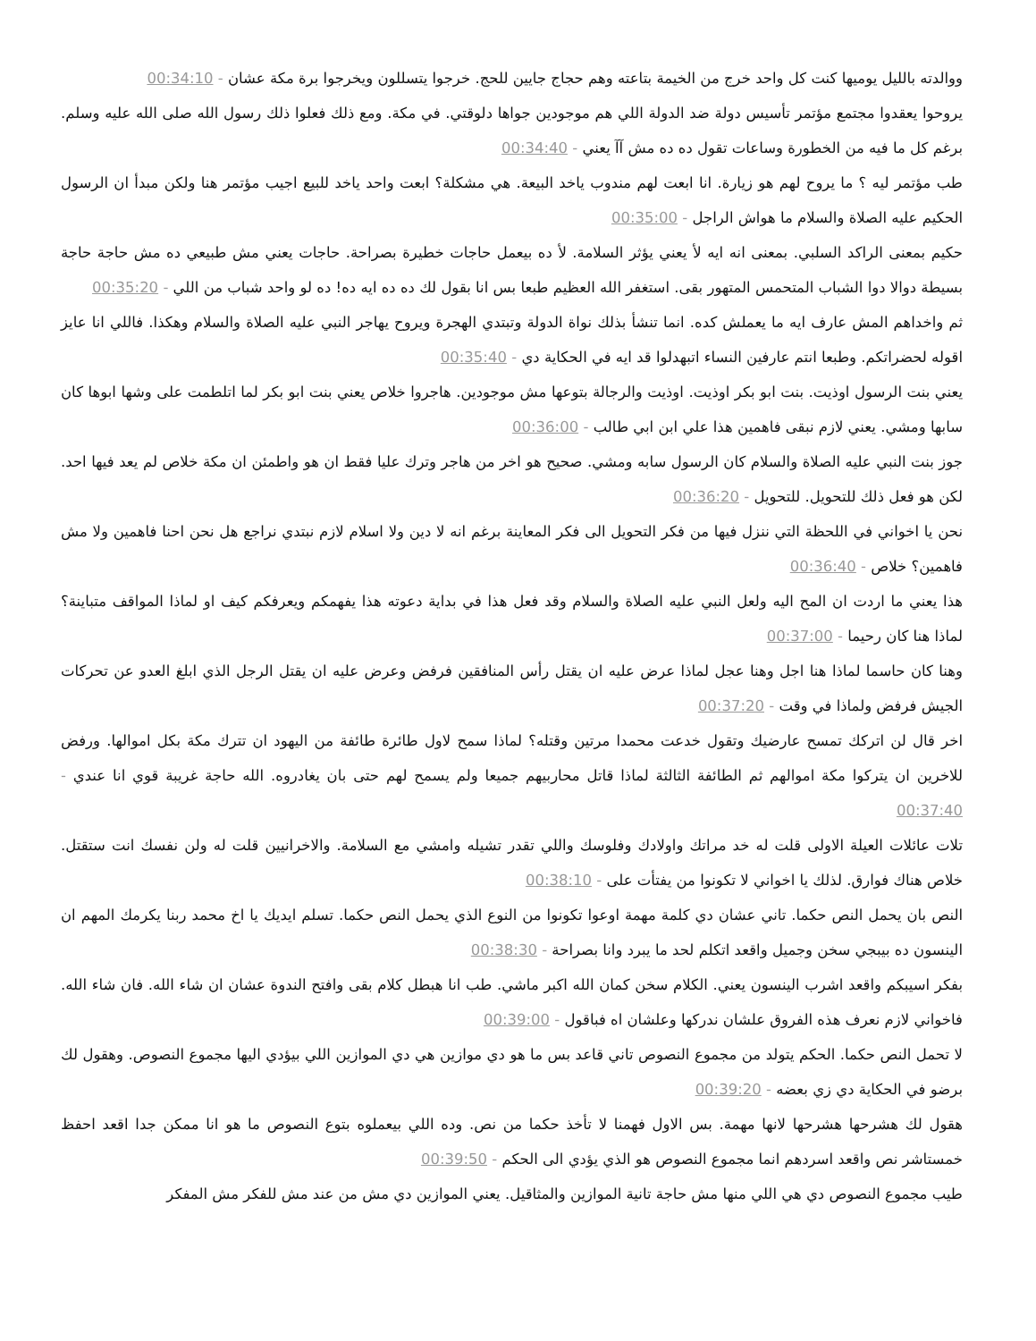ووالدته بالليل يوميها كنت كل واحد خرج من الخيمة بتاعته وهم حجاج جايين للحج. خرجوا يتسللون ويخرجوا برة مكة عشان - 00:34:10
يروحوا يعقدوا مجتمع مؤتمر تأسيس دولة ضد الدولة اللي هم موجودين جواها دلوقتي. في مكة. ومع ذلك فعلوا ذلك رسول الله صلى الله عليه وسلم. برغم كل ما فيه من الخطورة وساعات تقول ده ده مش آآ يعني - 00:34:40
طب مؤتمر ليه ؟ ما يروح لهم هو زيارة. انا ابعت لهم مندوب ياخد البيعة. هي مشكلة؟ ابعت واحد ياخد للبيع اجيب مؤتمر هنا ولكن مبدأ ان الرسول الحكيم عليه الصلاة والسلام ما هواش الراجل - 00:35:00
حكيم بمعنى الراكد السلبي. بمعنى انه ايه لأ يعني يؤثر السلامة. لأ ده بيعمل حاجات خطيرة بصراحة. حاجات يعني مش طبيعي ده مش حاجة حاجة بسيطة دوالا دوا الشباب المتحمس المتهور بقى. استغفر الله العظيم طبعا بس انا بقول لك ده ده ايه ده! ده لو واحد شباب من اللي - 00:35:20
ثم واخداهم المش عارف ايه ما يعملش كده. انما تنشأ بذلك نواة الدولة وتبتدي الهجرة ويروح يهاجر النبي عليه الصلاة والسلام وهكذا. فاللي انا عايز اقوله لحضراتكم. وطبعا انتم عارفين النساء اتبهدلوا قد ايه في الحكاية دي - 00:35:40
يعني بنت الرسول اوذيت. بنت ابو بكر اوذيت. اوذيت والرجالة بتوعها مش موجودين. هاجروا خلاص يعني بنت ابو بكر لما اتلطمت على وشها ابوها كان سابها ومشي. يعني لازم نبقى فاهمين هذا علي ابن ابي طالب - 00:36:00
جوز بنت النبي عليه الصلاة والسلام كان الرسول سابه ومشي. صحيح هو اخر من هاجر وترك عليا فقط ان هو واطمئن ان مكة خلاص لم يعد فيها احد. لكن هو فعل ذلك للتحويل. للتحويل - 00:36:20
نحن يا اخواني في اللحظة التي ننزل فيها من فكر التحويل الى فكر المعاينة برغم انه لا دين ولا اسلام لازم نبتدي نراجع هل نحن احنا فاهمين ولا مش فاهمين؟ خلاص - 00:36:40
هذا يعني ما اردت ان المح اليه ولعل النبي عليه الصلاة والسلام وقد فعل هذا في بداية دعوته هذا يفهمكم ويعرفكم كيف او لماذا المواقف متباينة؟ لماذا هنا كان رحيما - 00:37:00
وهنا كان حاسما لماذا هنا اجل وهنا عجل لماذا عرض عليه ان يقتل رأس المنافقين فرفض وعرض عليه ان يقتل الرجل الذي ابلغ العدو عن تحركات الجيش فرفض ولماذا في وقت - 00:37:20
اخر قال لن اتركك تمسح عارضيك وتقول خدعت محمدا مرتين وقتله؟ لماذا سمح لاول طائرة طائفة من اليهود ان تترك مكة بكل اموالها. ورفض للاخرين ان يتركوا مكة اموالهم ثم الطائفة الثالثة لماذا قاتل محاربيهم جميعا ولم يسمح لهم حتى بان يغادروه. الله حاجة غريبة قوي انا عندي - 00:37:40
تلات عائلات العيلة الاولى قلت له خد مراتك واولادك وفلوسك واللي تقدر تشيله وامشي مع السلامة. والاخرانيين قلت له ولن نفسك انت ستقتل. خلاص هناك فوارق. لذلك يا اخواني لا تكونوا من يفتأت على - 00:38:10
النص بان يحمل النص حكما. تاني عشان دي كلمة مهمة اوعوا تكونوا من النوع الذي يحمل النص حكما. تسلم ايديك يا اخ محمد ربنا يكرمك المهم ان الينسون ده بيبجي سخن وجميل واقعد اتكلم لحد ما يبرد وانا بصراحة - 00:38:30
بفكر اسيبكم واقعد اشرب الينسون يعني. الكلام سخن كمان الله اكبر ماشي. طب انا هبطل كلام بقى وافتح الندوة عشان ان شاء الله. فان شاء الله. فاخواني لازم نعرف هذه الفروق علشان ندركها وعلشان اه فباقول - 00:39:00
لا تحمل النص حكما. الحكم يتولد من مجموع النصوص تاني قاعد بس ما هو دي موازين هي دي الموازين اللي بيؤدي اليها مجموع النصوص. وهقول لك برضو في الحكاية دي زي بعضه - 00:39:20
هقول لك هشرحها هشرحها لانها مهمة. بس الاول فهمنا لا تأخذ حكما من نص. وده اللي بيعملوه بتوع النصوص ما هو انا ممكن جدا اقعد احفظ خمستاشر نص واقعد اسردهم انما مجموع النصوص هو الذي يؤدي الى الحكم - 00:39:50
طيب مجموع النصوص دي هي اللي منها مش حاجة تانية الموازين والمثاقيل. يعني الموازين دي مش من عند مش للفكر مش المفكر